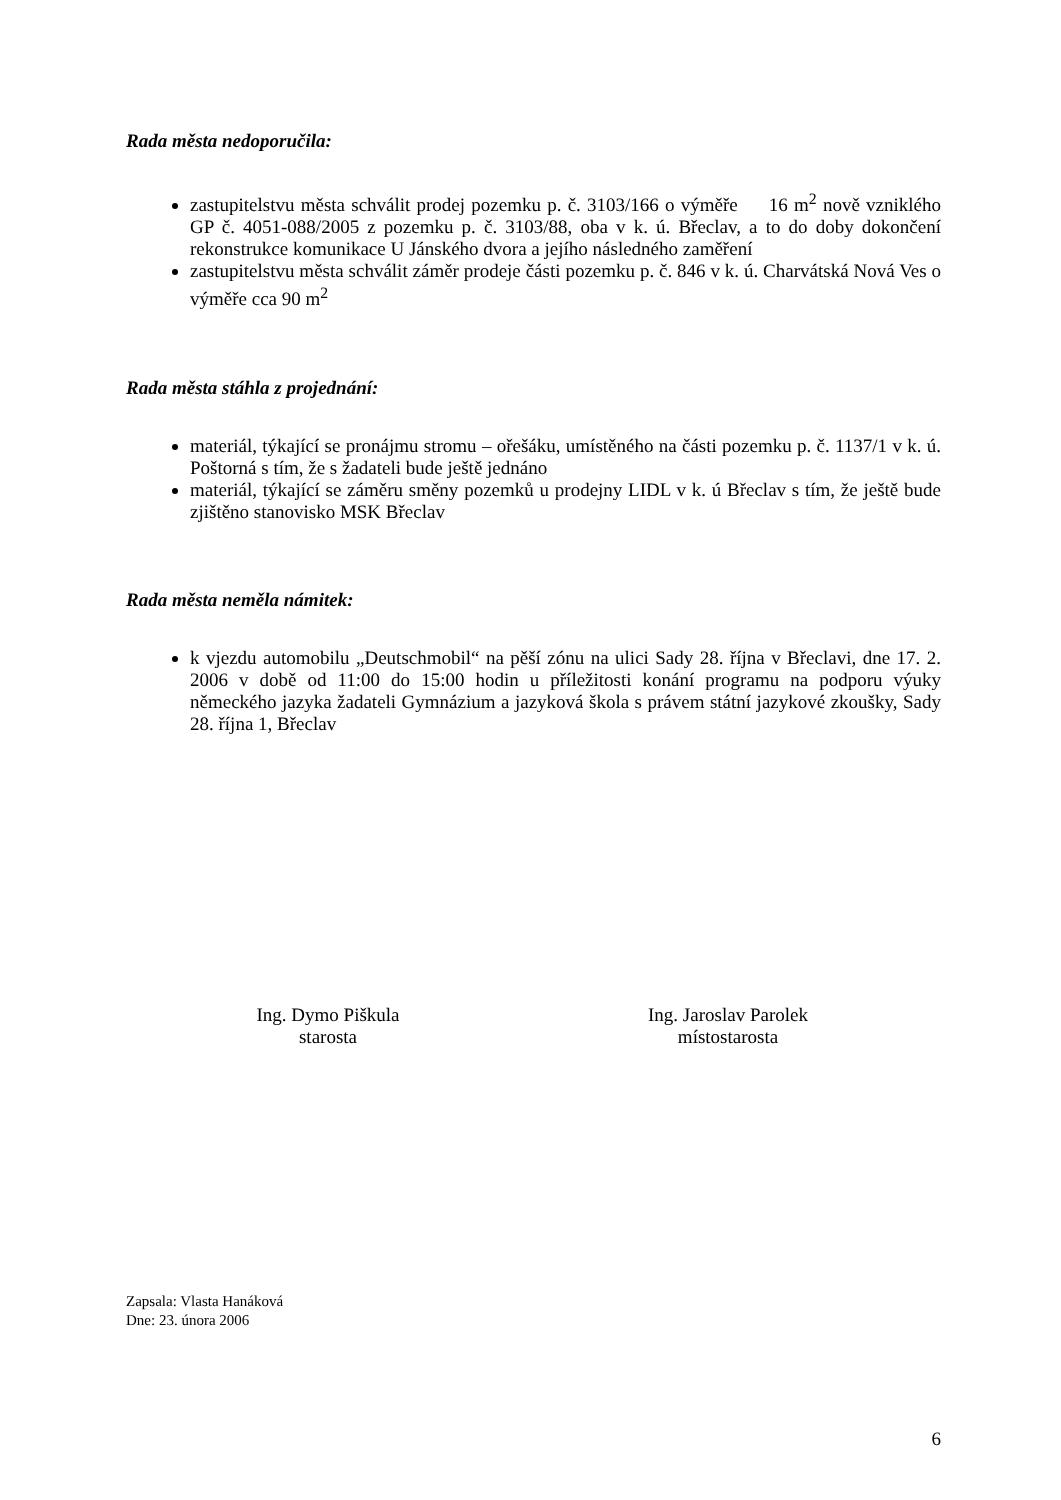Rada města nedoporučila:
zastupitelstvu města schválit prodej pozemku p. č. 3103/166 o výměře 16 m<sup>2</sup> nově vzniklého GP č. 4051-088/2005 z pozemku p. č. 3103/88, oba v k. ú. Břeclav, a to do doby dokončení rekonstrukce komunikace U Jánského dvora a jejího následného zaměření
zastupitelstvu města schválit záměr prodeje části pozemku p. č. 846 v k. ú. Charvátská Nová Ves o výměře cca 90 m<sup>2</sup>
Rada města stáhla z projednání:
materiál, týkající se pronájmu stromu – ořešáku, umístěného na části pozemku p. č. 1137/1 v k. ú. Poštorná s tím, že s žadateli bude ještě jednáno
materiál, týkající se záměru směny pozemků u prodejny LIDL v k. ú Břeclav s tím, že ještě bude zjištěno stanovisko MSK Břeclav
Rada města neměla námitek:
k vjezdu automobilu „Deutschmobil“ na pěší zónu na ulici Sady 28. října v Břeclavi, dne 17. 2. 2006 v době od 11:00 do 15:00 hodin u příležitosti konání programu na podporu výuky německého jazyka žadateli Gymnázium a jazyková škola s právem státní jazykové zkoušky, Sady 28. října 1, Břeclav
Ing. Dymo Piškula
starosta
Ing. Jaroslav Parolek
místostarosta
Zapsala: Vlasta Hanáková
Dne: 23. února 2006
6